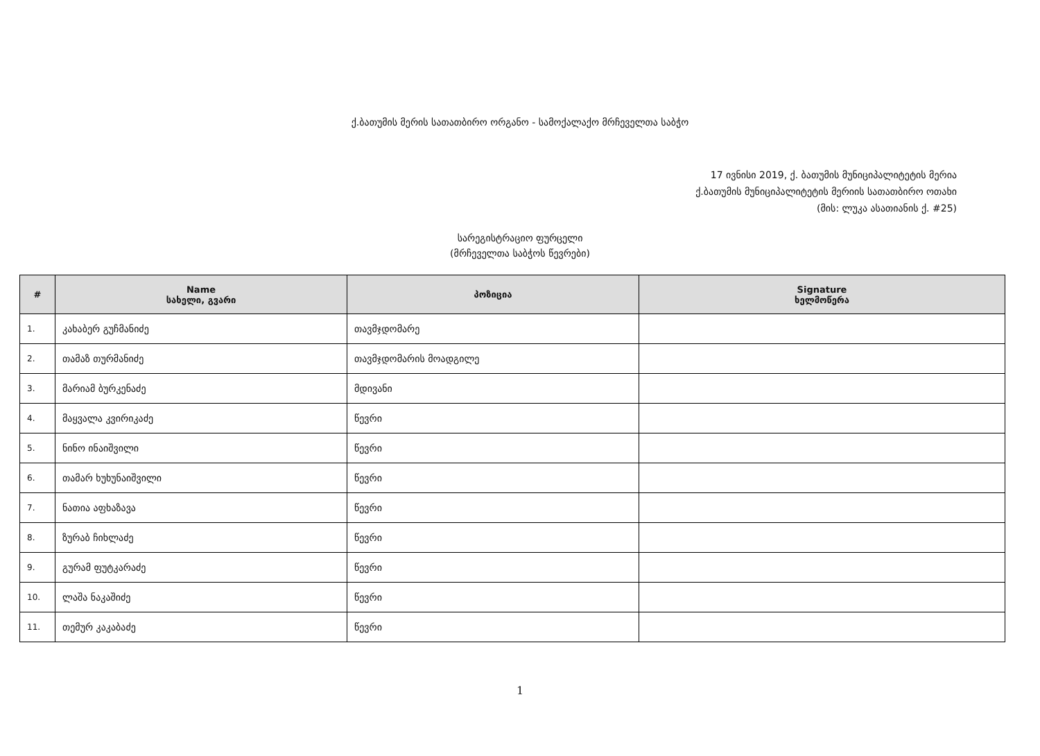ქ.ბათუმის მერის სათათბირო ორგანო - სამოქალაქო მრჩეველთა საბჭო
17 ივნისი 2019, ქ. ბათუმის მუნიციპალიტეტის მერია
ქ.ბათუმის მუნიციპალიტეტის მერიის სათათბირო ოთახი
(მის: ლუკა ასათიანის ქ. #25)
სარეგისტრაციო ფურცელი
(მრჩეველთა საბჭოს წევრები)
| # | Name სახელი, გვარი | პოზიცია | Signature ხელმოწერა |
| --- | --- | --- | --- |
| 1. | კახაბერ გუჩმანიძე | თავმჯდომარე | |
| 2. | თამაზ თურმანიძე | თავმჯდომარის მოადგილე | |
| 3. | მარიამ ბურკენაძე | მდივანი | |
| 4. | მაყვალა კვირიკაძე | წევრი | |
| 5. | ნინო ინაიშვილი | წევრი | |
| 6. | თამარ ხუხუნაიშვილი | წევრი | |
| 7. | ნათია აფხაზავა | წევრი | |
| 8. | ზურაბ ჩიხლაძე | წევრი | |
| 9. | გურამ ფუტკარაძე | წევრი | |
| 10. | ლაშა ნაკაშიძე | წევრი | |
| 11. | თემურ კაკაბაძე | წევრი | |
1